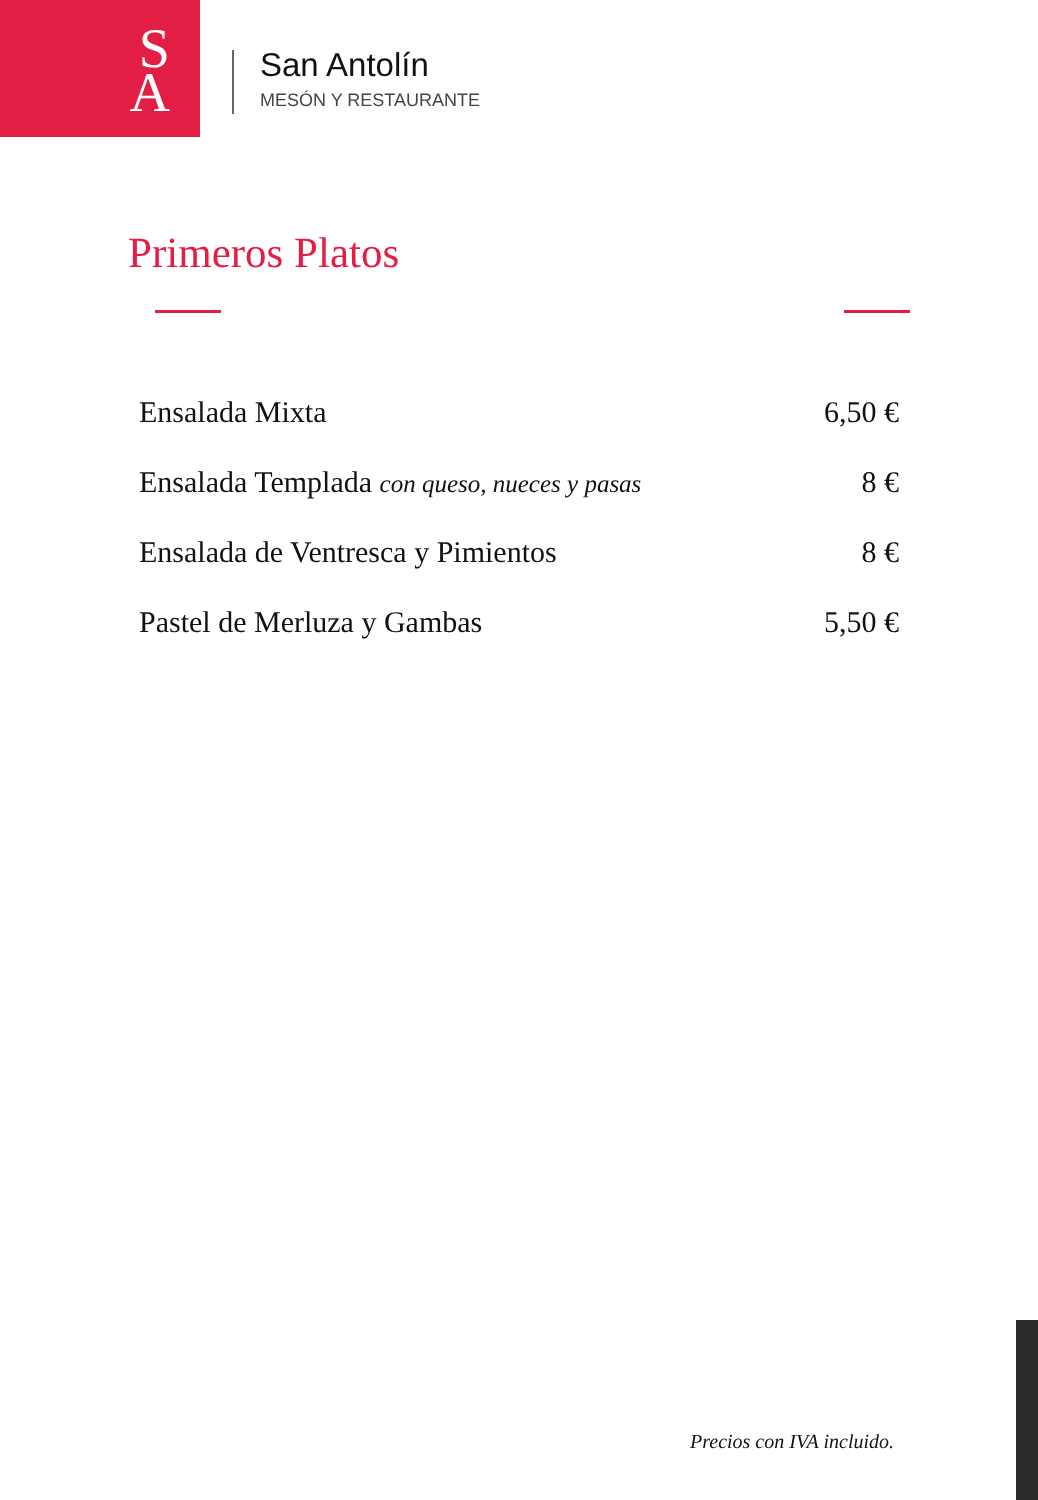S
A
San Antolín
MESÓN Y RESTAURANTE
Primeros Platos
Ensalada Mixta 6,50 €
Ensalada Templada con queso, nueces y pasas 8 €
Ensalada de Ventresca y Pimientos 8 €
Pastel de Merluza y Gambas 5,50 €
Precios con IVA incluido.